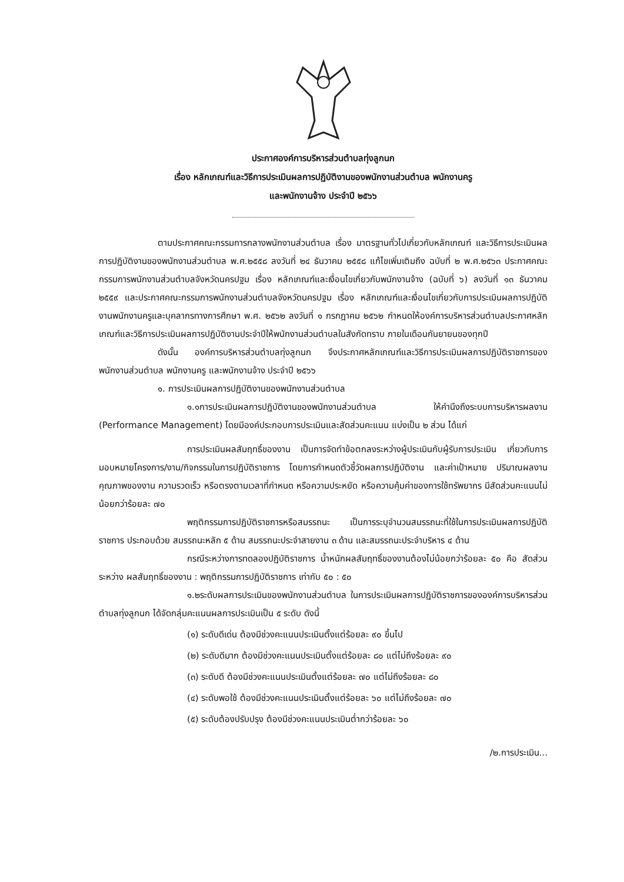ประกาศองค์การบริหารส่วนตำบลทุ่งลูกนก
เรื่อง หลักเกณฑ์และวิธีการประเมินผลการปฏิบัติงานของพนักงานส่วนตำบล พนักงานครู
และพนักงานจ้าง ประจำปี ๒๕๖๖
ตามประกาศคณะกรรมการกลางพนักงานส่วนตำบล เรื่อง มาตรฐานทั่วไปเกี่ยวกับหลักเกณฑ์ และวิธีการประเมินผลการปฏิบัติงานของพนักงานส่วนตำบล พ.ศ.๒๕๕๘ ลงวันที่ ๒๔ ธันวาคม ๒๕๕๘ แก้ไขเพิ่มเติมถึง ฉบับที่ ๒ พ.ศ.๒๕๖๓ ประกาศคณะกรรมการพนักงานส่วนตำบลจังหวัดนครปฐม เรื่อง หลักเกณฑ์และเงื่อนไขเกี่ยวกับพนักงานจ้าง (ฉบับที่ ๖) ลงวันที่ ๑๓ ธันวาคม ๒๕๕๙ และประกาศคณะกรรมการพนักงานส่วนตำบลจังหวัดนครปฐม เรื่อง หลักเกณฑ์และเงื่อนไขเกี่ยวกับการประเมินผลการปฏิบัติงานพนักงานครูและบุคลากรทางการศึกษา พ.ศ. ๒๕๖๒ ลงวันที่ ๑ กรกฎาคม ๒๕๖๒ กำหนดให้องค์การบริหารส่วนตำบลประกาศหลักเกณฑ์และวิธีการประเมินผลการปฏิบัติงานประจำปีให้พนักงานส่วนตำบลในสังกัดทราบ ภายในเดือนกันยายนของทุกปี
ดังนั้น องค์การบริหารส่วนตำบลทุ่งลูกนก จึงประกาศหลักเกณฑ์และวิธีการประเมินผลการปฏิบัติราชการของพนักงานส่วนตำบล พนักงานครู และพนักงานจ้าง ประจำปี ๒๕๖๖
๑. การประเมินผลการปฏิบัติงานของพนักงานส่วนตำบล
๑.๑การประเมินผลการปฏิบัติงานของพนักงานส่วนตำบล ให้คำนึงถึงระบบการบริหารผลงาน (Performance Management) โดยมีองค์ประกอบการประเมินและสัดส่วนคะแนน แบ่งเป็น ๒ ส่วน ได้แก่
การประเมินผลสัมฤทธิ์ของงาน เป็นการจัดทำข้อตกลงระหว่างผู้ประเมินกับผู้รับการประเมิน เกี่ยวกับการมอบหมายโครงการ/งาน/กิจกรรมในการปฏิบัติราชการ โดยการกำหนดตัวชี้วัดผลการปฏิบัติงาน และค่าเป้าหมาย ปริมาณผลงาน คุณภาพของงาน ความรวดเร็ว หรือตรงตามเวลาที่กำหนด หรือความประหยัด หรือความคุ้มค่าของการใช้ทรัพยากร มีสัดส่วนคะแนนไม่น้อยกว่าร้อยละ ๗๐
พฤติกรรมการปฏิบัติราชการหรือสมรรถนะ เป็นการระบุจำนวนสมรรถนะที่ใช้ในการประเมินผลการปฏิบัติราชการ ประกอบด้วย สมรรถนะหลัก ๕ ด้าน สมรรถนะประจำสายงาน ๓ ด้าน และสมรรถนะประจำบริหาร ๔ ด้าน
กรณีระหว่างการทดลองปฏิบัติราชการ น้ำหนักผลสัมฤทธิ์ของงานต้องไม่น้อยกว่าร้อยละ ๕๐ คือ สัดส่วนระหว่าง ผลสัมฤทธิ์ของงาน : พฤติกรรมการปฏิบัติราชการ เท่ากับ ๕๐ : ๕๐
๑.๒ระดับผลการประเมินของพนักงานส่วนตำบล ในการประเมินผลการปฏิบัติราชการขององค์การบริหารส่วนตำบลทุ่งลูกนก ได้จัดกลุ่มคะแนนผลการประเมินเป็น ๕ ระดับ ดังนี้
(๑) ระดับดีเด่น ต้องมีช่วงคะแนนประเมินตั้งแต่ร้อยละ ๙๐ ขึ้นไป
(๒) ระดับดีมาก ต้องมีช่วงคะแนนประเมินตั้งแต่ร้อยละ ๘๐ แต่ไม่ถึงร้อยละ ๙๐
(๓) ระดับดี ต้องมีช่วงคะแนนประเมินตั้งแต่ร้อยละ ๗๐ แต่ไม่ถึงร้อยละ ๘๐
(๔) ระดับพอใช้ ต้องมีช่วงคะแนนประเมินตั้งแต่ร้อยละ ๖๐ แต่ไม่ถึงร้อยละ ๗๐
(๕) ระดับต้องปรับปรุง ต้องมีช่วงคะแนนประเมินต่ำกว่าร้อยละ ๖๐
/๒.การประเมิน...